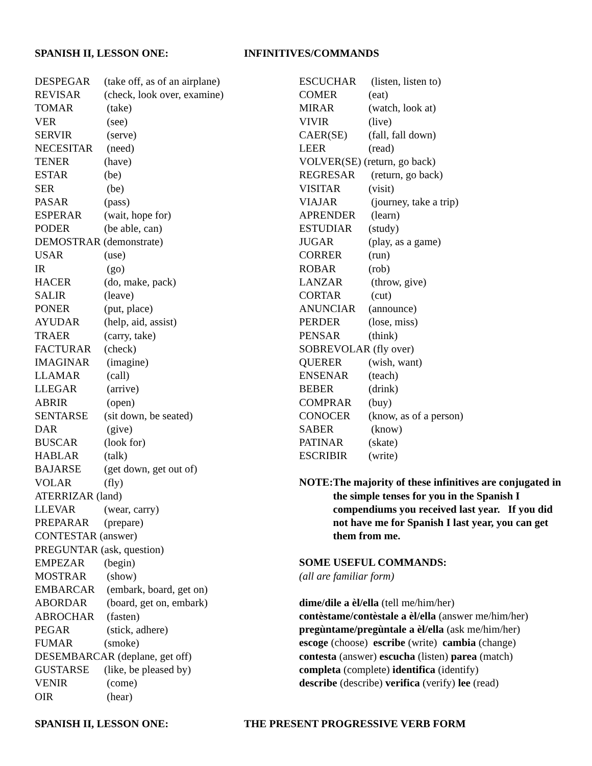SPANISH II, LESSON ONE: INFINITIVES/COMMANDS
DESPEGAR (take off, as of an airplane)
REVISAR (check, look over, examine)
TOMAR (take)
VER (see)
SERVIR (serve)
NECESITAR (need)
TENER (have)
ESTAR (be)
SER (be)
PASAR (pass)
ESPERAR (wait, hope for)
PODER (be able, can)
DEMOSTRAR (demonstrate)
USAR (use)
IR (go)
HACER (do, make, pack)
SALIR (leave)
PONER (put, place)
AYUDAR (help, aid, assist)
TRAER (carry, take)
FACTURAR (check)
IMAGINAR (imagine)
LLAMAR (call)
LLEGAR (arrive)
ABRIR (open)
SENTARSE (sit down, be seated)
DAR (give)
BUSCAR (look for)
HABLAR (talk)
BAJARSE (get down, get out of)
VOLAR (fly)
ATERRIZAR (land)
LLEVAR (wear, carry)
PREPARAR (prepare)
CONTESTAR (answer)
PREGUNTAR (ask, question)
EMPEZAR (begin)
MOSTRAR (show)
EMBARCAR (embark, board, get on)
ABORDAR (board, get on, embark)
ABROCHAR (fasten)
PEGAR (stick, adhere)
FUMAR (smoke)
DESEMBARCAR (deplane, get off)
GUSTARSE (like, be pleased by)
VENIR (come)
OIR (hear)
ESCUCHAR (listen, listen to)
COMER (eat)
MIRAR (watch, look at)
VIVIR (live)
CAER(SE) (fall, fall down)
LEER (read)
VOLVER(SE) (return, go back)
REGRESAR (return, go back)
VISITAR (visit)
VIAJAR (journey, take a trip)
APRENDER (learn)
ESTUDIAR (study)
JUGAR (play, as a game)
CORRER (run)
ROBAR (rob)
LANZAR (throw, give)
CORTAR (cut)
ANUNCIAR (announce)
PERDER (lose, miss)
PENSAR (think)
SOBREVOLAR (fly over)
QUERER (wish, want)
ENSENAR (teach)
BEBER (drink)
COMPRAR (buy)
CONOCER (know, as of a person)
SABER (know)
PATINAR (skate)
ESCRIBIR (write)
NOTE: The majority of these infinitives are conjugated in the simple tenses for you in the Spanish I compendiums you received last year. If you did not have me for Spanish I last year, you can get them from me.
SOME USEFUL COMMANDS:
(all are familiar form)
dime/dile a èl/ella (tell me/him/her)
contèstame/contèstale a èl/ella (answer me/him/her)
pregùntame/pregùntale a èl/ella (ask me/him/her)
escoge (choose) escribe (write) cambia (change)
contesta (answer) escucha (listen) parea (match)
completa (complete) identifica (identify)
describe (describe) verifica (verify) lee (read)
SPANISH II, LESSON ONE: THE PRESENT PROGRESSIVE VERB FORM